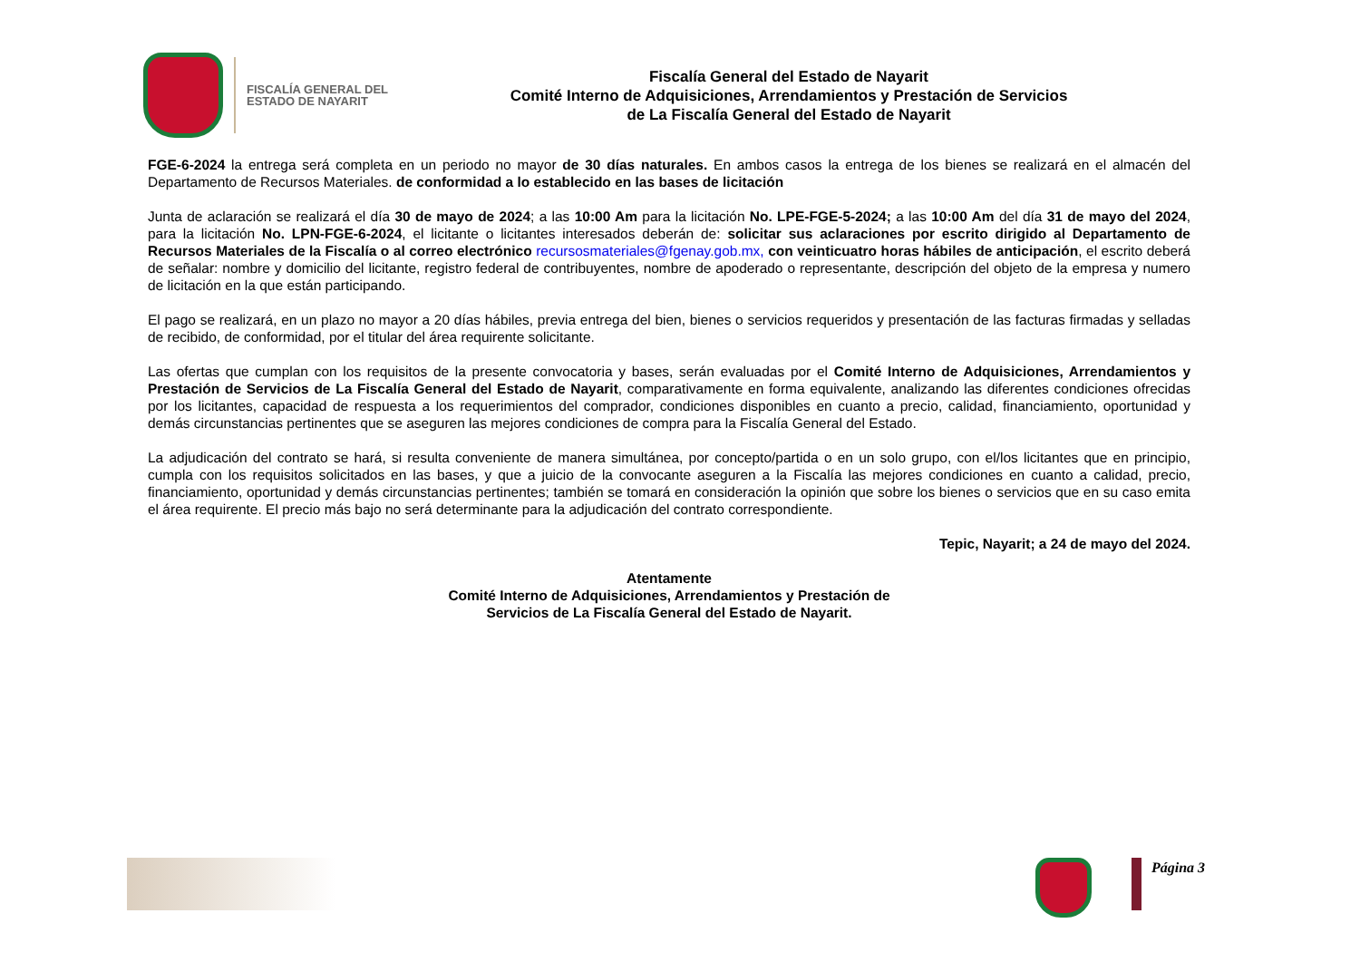FISCALÍA GENERAL DEL ESTADO DE NAYARIT
Fiscalía General del Estado de Nayarit
Comité Interno de Adquisiciones, Arrendamientos y Prestación de Servicios
de La Fiscalía General del Estado de Nayarit
FGE-6-2024 la entrega será completa en un periodo no mayor de 30 días naturales. En ambos casos la entrega de los bienes se realizará en el almacén del Departamento de Recursos Materiales. de conformidad a lo establecido en las bases de licitación
Junta de aclaración se realizará el día 30 de mayo de 2024; a las 10:00 Am para la licitación No. LPE-FGE-5-2024; a las 10:00 Am del día 31 de mayo del 2024, para la licitación No. LPN-FGE-6-2024, el licitante o licitantes interesados deberán de: solicitar sus aclaraciones por escrito dirigido al Departamento de Recursos Materiales de la Fiscalía o al correo electrónico recursosmateriales@fgenay.gob.mx, con veinticuatro horas hábiles de anticipación, el escrito deberá de señalar: nombre y domicilio del licitante, registro federal de contribuyentes, nombre de apoderado o representante, descripción del objeto de la empresa y numero de licitación en la que están participando.
El pago se realizará, en un plazo no mayor a 20 días hábiles, previa entrega del bien, bienes o servicios requeridos y presentación de las facturas firmadas y selladas de recibido, de conformidad, por el titular del área requirente solicitante.
Las ofertas que cumplan con los requisitos de la presente convocatoria y bases, serán evaluadas por el Comité Interno de Adquisiciones, Arrendamientos y Prestación de Servicios de La Fiscalía General del Estado de Nayarit, comparativamente en forma equivalente, analizando las diferentes condiciones ofrecidas por los licitantes, capacidad de respuesta a los requerimientos del comprador, condiciones disponibles en cuanto a precio, calidad, financiamiento, oportunidad y demás circunstancias pertinentes que se aseguren las mejores condiciones de compra para la Fiscalía General del Estado.
La adjudicación del contrato se hará, si resulta conveniente de manera simultánea, por concepto/partida o en un solo grupo, con el/los licitantes que en principio, cumpla con los requisitos solicitados en las bases, y que a juicio de la convocante aseguren a la Fiscalía las mejores condiciones en cuanto a calidad, precio, financiamiento, oportunidad y demás circunstancias pertinentes; también se tomará en consideración la opinión que sobre los bienes o servicios que en su caso emita el área requirente. El precio más bajo no será determinante para la adjudicación del contrato correspondiente.
Tepic, Nayarit; a 24 de mayo del 2024.
Atentamente
Comité Interno de Adquisiciones, Arrendamientos y Prestación de
Servicios de La Fiscalía General del Estado de Nayarit.
Página 3